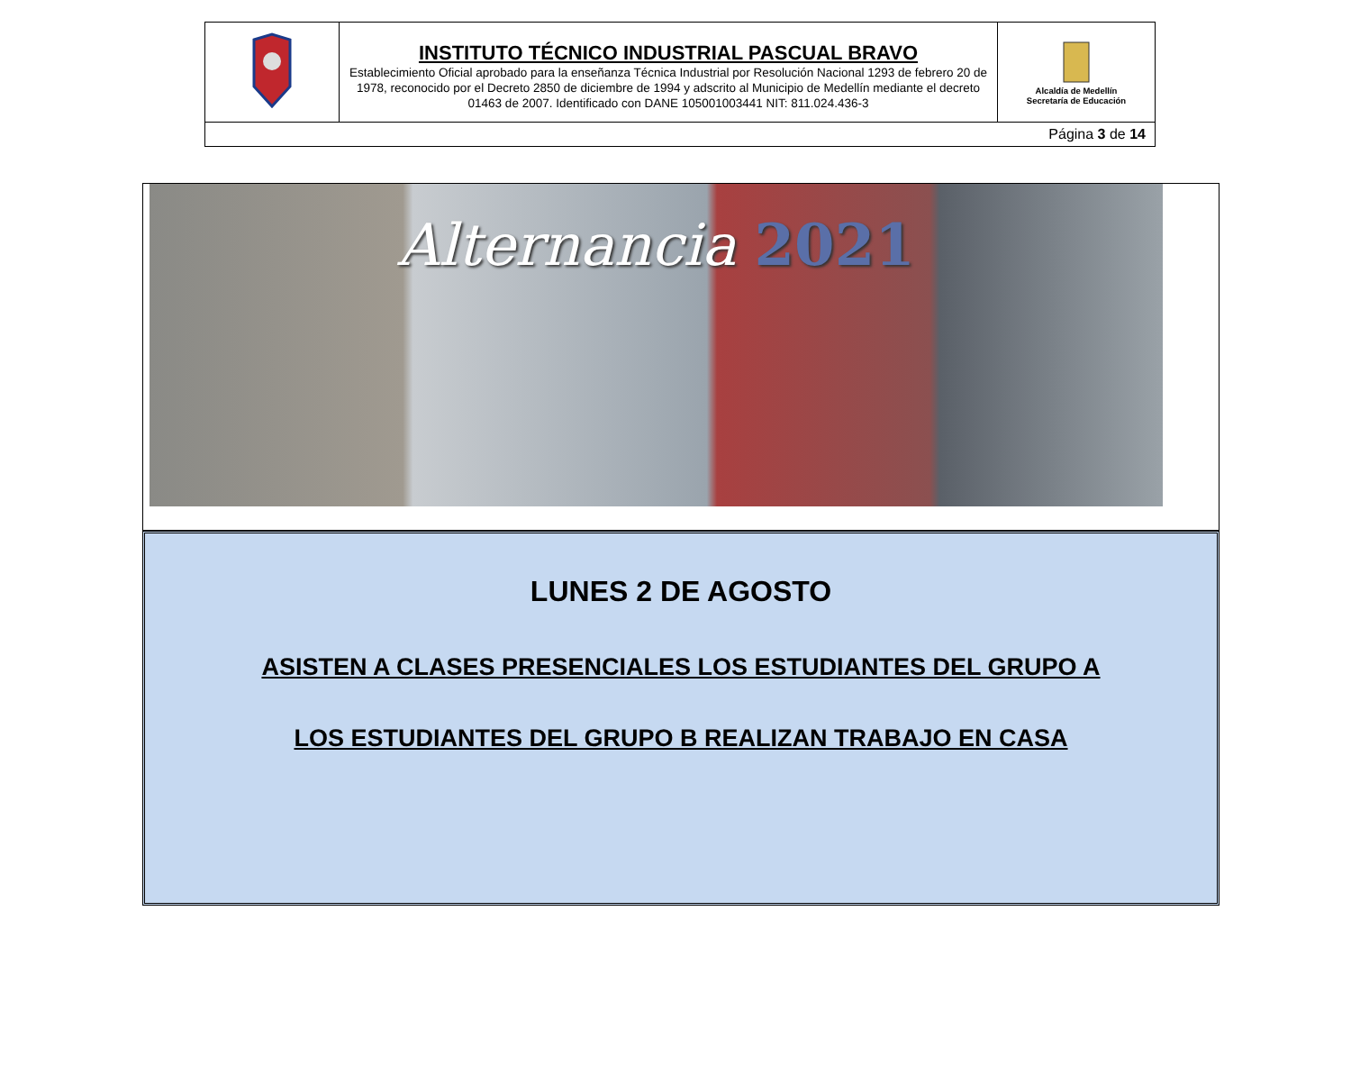| | INSTITUTO TÉCNICO INDUSTRIAL PASCUAL BRAVO Establecimiento Oficial aprobado para la enseñanza Técnica Industrial por Resolución Nacional 1293 de febrero 20 de 1978, reconocido por el Decreto 2850 de diciembre de 1994 y adscrito al Municipio de Medellín mediante el decreto 01463 de 2007. Identificado con DANE 105001003441 NIT: 811.024.436-3 | Alcaldía de Medellín Secretaría de Educación |
| Página 3 de 14 | | |
Alternancia 2021
LUNES 2 DE AGOSTO
ASISTEN A CLASES PRESENCIALES LOS ESTUDIANTES DEL GRUPO A
LOS ESTUDIANTES DEL GRUPO B REALIZAN TRABAJO EN CASA